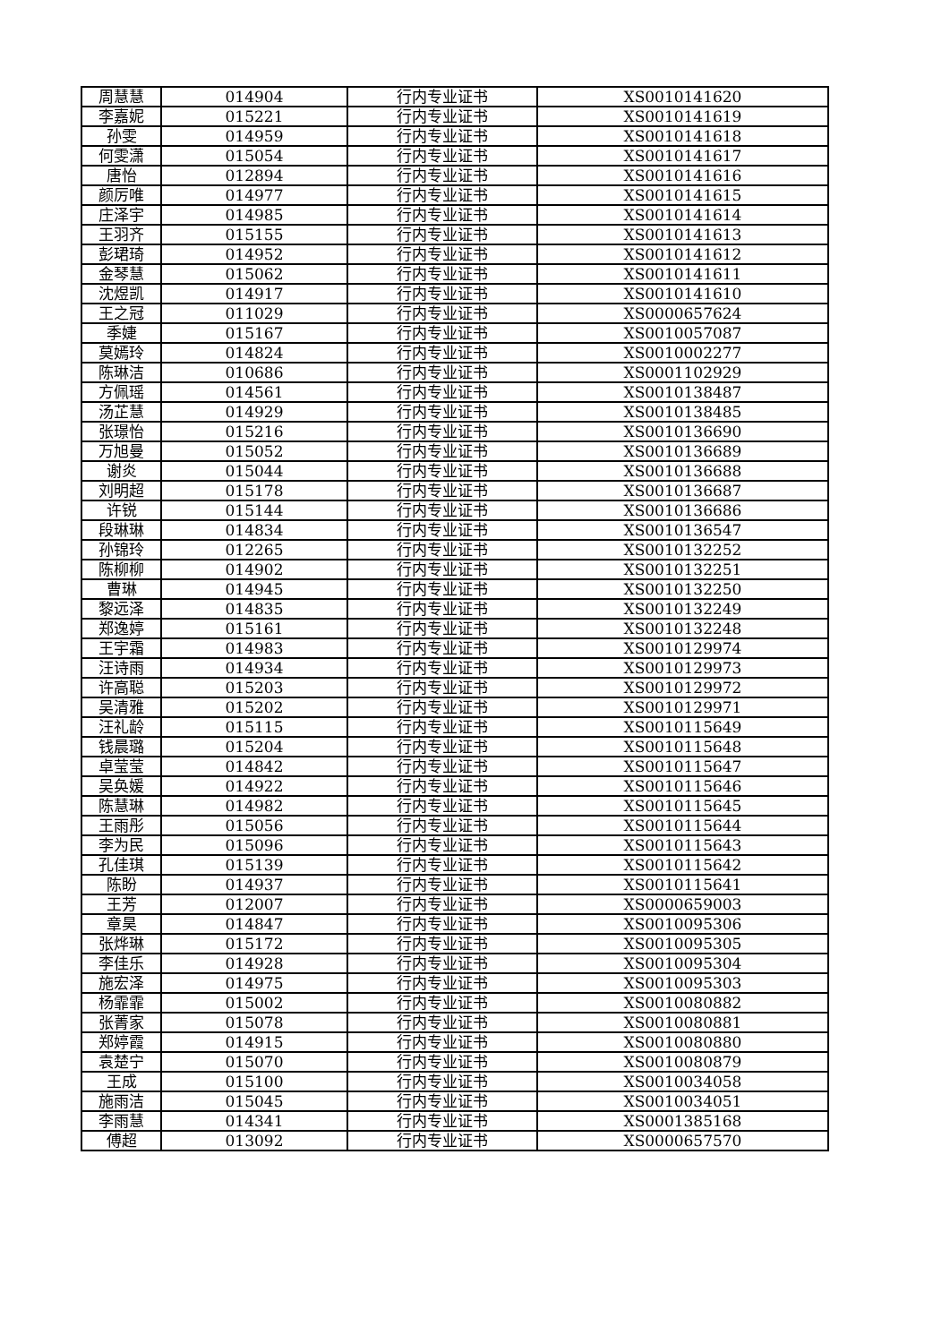| 周慧慧 | 014904 | 行内专业证书 | XS0010141620 |
| 李嘉妮 | 015221 | 行内专业证书 | XS0010141619 |
| 孙雯 | 014959 | 行内专业证书 | XS0010141618 |
| 何雯潇 | 015054 | 行内专业证书 | XS0010141617 |
| 唐怡 | 012894 | 行内专业证书 | XS0010141616 |
| 颜厉唯 | 014977 | 行内专业证书 | XS0010141615 |
| 庄泽宇 | 014985 | 行内专业证书 | XS0010141614 |
| 王羽齐 | 015155 | 行内专业证书 | XS0010141613 |
| 彭珺琦 | 014952 | 行内专业证书 | XS0010141612 |
| 金琴慧 | 015062 | 行内专业证书 | XS0010141611 |
| 沈煜凯 | 014917 | 行内专业证书 | XS0010141610 |
| 王之冠 | 011029 | 行内专业证书 | XS0000657624 |
| 季婕 | 015167 | 行内专业证书 | XS0010057087 |
| 莫嫣玲 | 014824 | 行内专业证书 | XS0010002277 |
| 陈琳洁 | 010686 | 行内专业证书 | XS0001102929 |
| 方佩瑶 | 014561 | 行内专业证书 | XS0010138487 |
| 汤芷慧 | 014929 | 行内专业证书 | XS0010138485 |
| 张璟怡 | 015216 | 行内专业证书 | XS0010136690 |
| 万旭曼 | 015052 | 行内专业证书 | XS0010136689 |
| 谢炎 | 015044 | 行内专业证书 | XS0010136688 |
| 刘明超 | 015178 | 行内专业证书 | XS0010136687 |
| 许锐 | 015144 | 行内专业证书 | XS0010136686 |
| 段琳琳 | 014834 | 行内专业证书 | XS0010136547 |
| 孙锦玲 | 012265 | 行内专业证书 | XS0010132252 |
| 陈柳柳 | 014902 | 行内专业证书 | XS0010132251 |
| 曹琳 | 014945 | 行内专业证书 | XS0010132250 |
| 黎远泽 | 014835 | 行内专业证书 | XS0010132249 |
| 郑逸婷 | 015161 | 行内专业证书 | XS0010132248 |
| 王宇霜 | 014983 | 行内专业证书 | XS0010129974 |
| 汪诗雨 | 014934 | 行内专业证书 | XS0010129973 |
| 许高聪 | 015203 | 行内专业证书 | XS0010129972 |
| 吴清雅 | 015202 | 行内专业证书 | XS0010129971 |
| 汪礼龄 | 015115 | 行内专业证书 | XS0010115649 |
| 钱晨璐 | 015204 | 行内专业证书 | XS0010115648 |
| 卓莹莹 | 014842 | 行内专业证书 | XS0010115647 |
| 吴奂媛 | 014922 | 行内专业证书 | XS0010115646 |
| 陈慧琳 | 014982 | 行内专业证书 | XS0010115645 |
| 王雨彤 | 015056 | 行内专业证书 | XS0010115644 |
| 李为民 | 015096 | 行内专业证书 | XS0010115643 |
| 孔佳琪 | 015139 | 行内专业证书 | XS0010115642 |
| 陈盼 | 014937 | 行内专业证书 | XS0010115641 |
| 王芳 | 012007 | 行内专业证书 | XS0000659003 |
| 章昊 | 014847 | 行内专业证书 | XS0010095306 |
| 张烨琳 | 015172 | 行内专业证书 | XS0010095305 |
| 李佳乐 | 014928 | 行内专业证书 | XS0010095304 |
| 施宏泽 | 014975 | 行内专业证书 | XS0010095303 |
| 杨霏霏 | 015002 | 行内专业证书 | XS0010080882 |
| 张菁家 | 015078 | 行内专业证书 | XS0010080881 |
| 郑婷霞 | 014915 | 行内专业证书 | XS0010080880 |
| 袁楚宁 | 015070 | 行内专业证书 | XS0010080879 |
| 王成 | 015100 | 行内专业证书 | XS0010034058 |
| 施雨洁 | 015045 | 行内专业证书 | XS0010034051 |
| 李雨慧 | 014341 | 行内专业证书 | XS0001385168 |
| 傅超 | 013092 | 行内专业证书 | XS0000657570 |